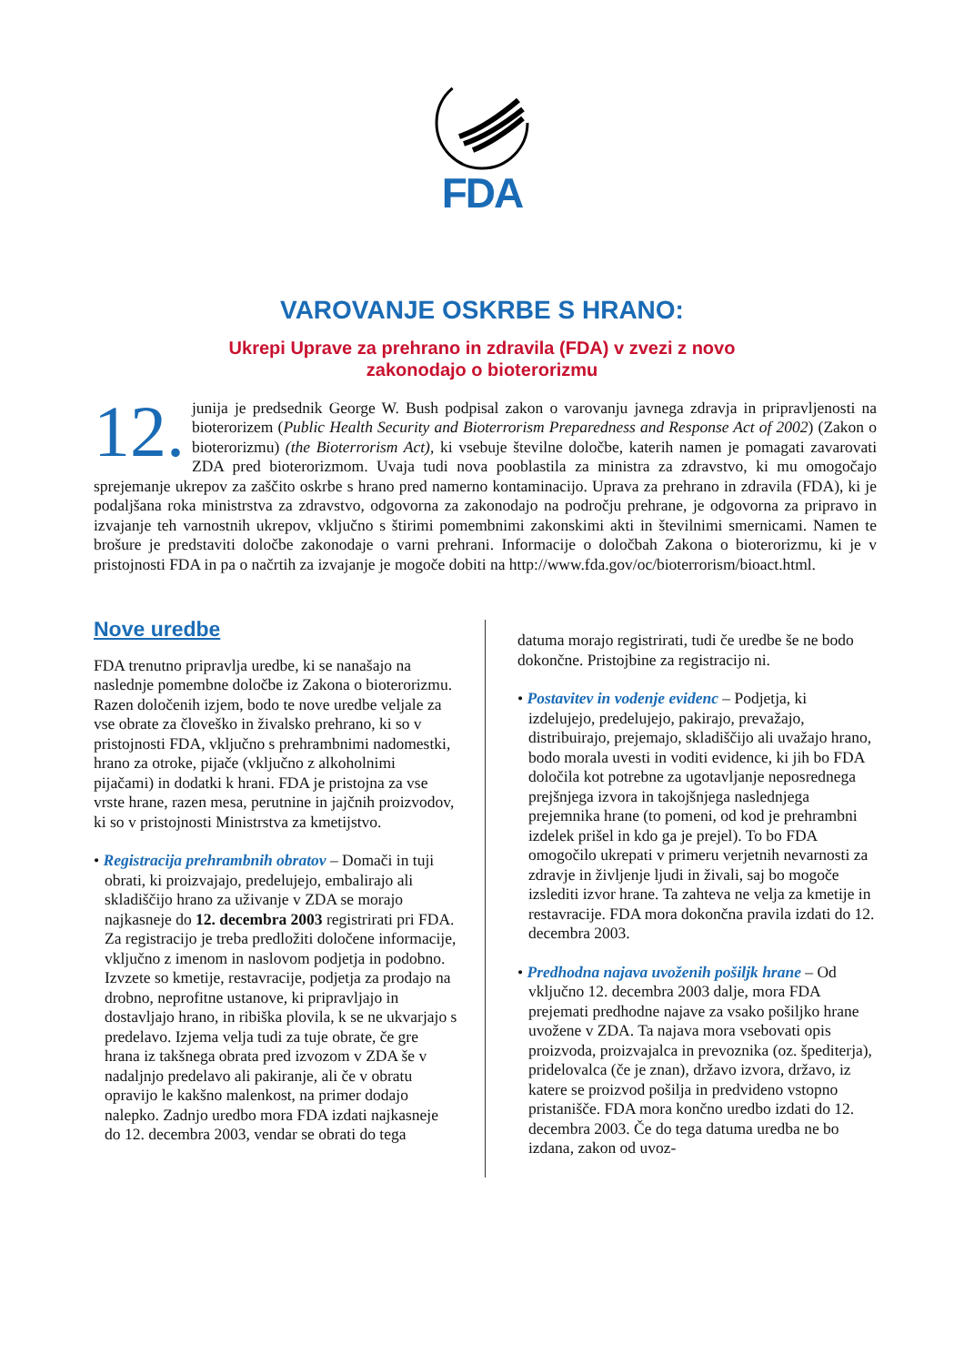FDA
VAROVANJE OSKRBE S HRANO:
Ukrepi Uprave za prehrano in zdravila (FDA) v zvezi z novo
zakonodajo o bioterorizmu
12. junija je predsednik George W. Bush podpisal zakon o varovanju javnega zdravja in pripravljenosti na bioterorizem (Public Health Security and Bioterrorism Preparedness and Response Act of 2002) (Zakon o bioterorizmu) (the Bioterrorism Act), ki vsebuje številne določbe, katerih namen je pomagati zavarovati ZDA pred bioterorizmom. Uvaja tudi nova pooblastila za ministra za zdravstvo, ki mu omogočajo sprejemanje ukrepov za zaščito oskrbe s hrano pred namerno kontaminacijo. Uprava za prehrano in zdravila (FDA), ki je podaljšana roka ministrstva za zdravstvo, odgovorna za zakonodajo na področju prehrane, je odgovorna za pripravo in izvajanje teh varnostnih ukrepov, vključno s štirimi pomembnimi zakonskimi akti in številnimi smernicami. Namen te brošure je predstaviti določbe zakonodaje o varni prehrani. Informacije o določbah Zakona o bioterorizmu, ki je v pristojnosti FDA in pa o načrtih za izvajanje je mogoče dobiti na http://www.fda.gov/oc/bioterrorism/bioact.html.
Nove uredbe
FDA trenutno pripravlja uredbe, ki se nanašajo na naslednje pomembne določbe iz Zakona o bioterorizmu. Razen določenih izjem, bodo te nove uredbe veljale za vse obrate za človeško in živalsko prehrano, ki so v pristojnosti FDA, vključno s prehrambnimi nadomestki, hrano za otroke, pijače (vključno z alkoholnimi pijačami) in dodatki k hrani. FDA je pristojna za vse vrste hrane, razen mesa, perutnine in jajčnih proizvodov, ki so v pristojnosti Ministrstva za kmetijstvo.
• Registracija prehrambnih obratov – Domači in tuji obrati, ki proizvajajo, predelujejo, embalirajo ali skladiščijo hrano za uživanje v ZDA se morajo najkasneje do 12. decembra 2003 registrirati pri FDA. Za registracijo je treba predložiti določene informacije, vključno z imenom in naslovom podjetja in podobno. Izvzete so kmetije, restavracije, podjetja za prodajo na drobno, neprofitne ustanove, ki pripravljajo in dostavljajo hrano, in ribiška plovila, k se ne ukvarjajo s predelavo. Izjema velja tudi za tuje obrate, če gre hrana iz takšnega obrata pred izvozom v ZDA še v nadaljnjo predelavo ali pakiranje, ali če v obratu opravijo le kakšno malenkost, na primer dodajo nalepko. Zadnjo uredbo mora FDA izdati najkasneje do 12. decembra 2003, vendar se obrati do tega
datuma morajo registrirati, tudi če uredbe še ne bodo dokončne. Pristojbine za registracijo ni.
• Postavitev in vodenje evidenc – Podjetja, ki izdelujejo, predelujejo, pakirajo, prevažajo, distribuirajo, prejemajo, skladiščijo ali uvažajo hrano, bodo morala uvesti in voditi evidence, ki jih bo FDA določila kot potrebne za ugotavljanje neposrednega prejšnjega izvora in takojšnjega naslednjega prejemnika hrane (to pomeni, od kod je prehrambni izdelek prišel in kdo ga je prejel). To bo FDA omogočilo ukrepati v primeru verjetnih nevarnosti za zdravje in življenje ljudi in živali, saj bo mogoče izslediti izvor hrane. Ta zahteva ne velja za kmetije in restavracije. FDA mora dokončna pravila izdati do 12. decembra 2003.
• Predhodna najava uvoženih pošiljk hrane – Od vključno 12. decembra 2003 dalje, mora FDA prejemati predhodne najave za vsako pošiljko hrane uvožene v ZDA. Ta najava mora vsebovati opis proizvoda, proizvajalca in prevoznika (oz. špediterja), pridelovalca (če je znan), državo izvora, državo, iz katere se proizvod pošilja in predvideno vstopno pristanišče. FDA mora končno uredbo izdati do 12. decembra 2003. Če do tega datuma uredba ne bo izdana, zakon od uvoz-